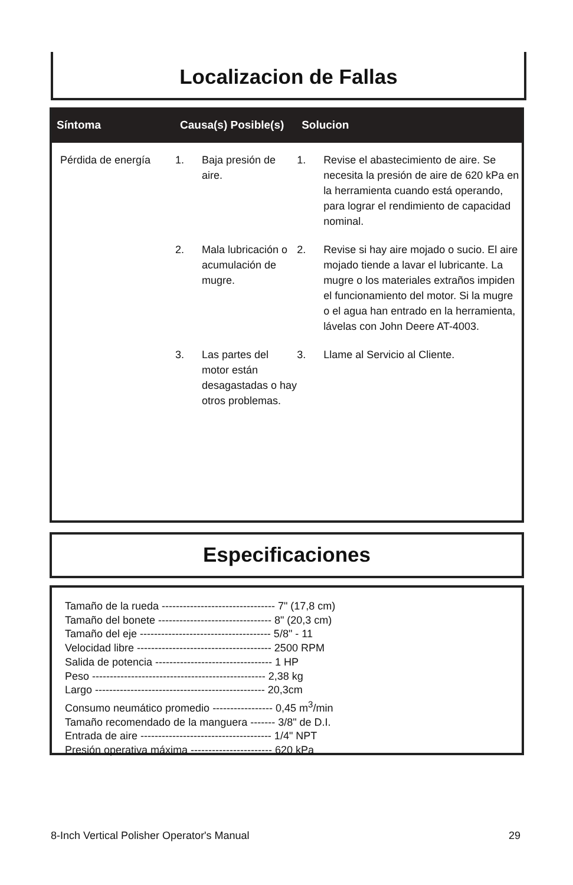Localizacion de Fallas
| Síntoma | Causa(s) Posible(s) | | Solucion | |
| --- | --- | --- | --- | --- |
| Pérdida de energía | 1. | Baja presión de aire. | 1. | Revise el abastecimiento de aire. Se necesita la presión de aire de 620 kPa en la herramienta cuando está operando, para lograr el rendimiento de capacidad nominal. |
| | 2. | Mala lubricación o acumulación de mugre. | 2. | Revise si hay aire mojado o sucio. El aire mojado tiende a lavar el lubricante. La mugre o los materiales extraños impiden el funcionamiento del motor. Si la mugre o el agua han entrado en la herramienta, lávelas con John Deere AT-4003. |
| | 3. | Las partes del motor están desagastadas o hay otros problemas. | 3. | Llame al Servicio al Cliente. |
Especificaciones
Tamaño de la rueda -------------------------------- 7" (17,8 cm)
Tamaño del bonete -------------------------------- 8" (20,3 cm)
Tamaño del eje ------------------------------------- 5/8" - 11
Velocidad libre -------------------------------------- 2500 RPM
Salida de potencia --------------------------------- 1 HP
Peso ------------------------------------------------- 2,38 kg
Largo ------------------------------------------------ 20,3cm
Consumo neumático promedio ----------------- 0,45 m<sup>3</sup>/min
Tamaño recomendado de la manguera ------- 3/8" de D.I.
Entrada de aire ------------------------------------- 1/4" NPT
Presión operativa máxima ----------------------- 620 kPa
8-Inch Vertical Polisher Operator's Manual 29